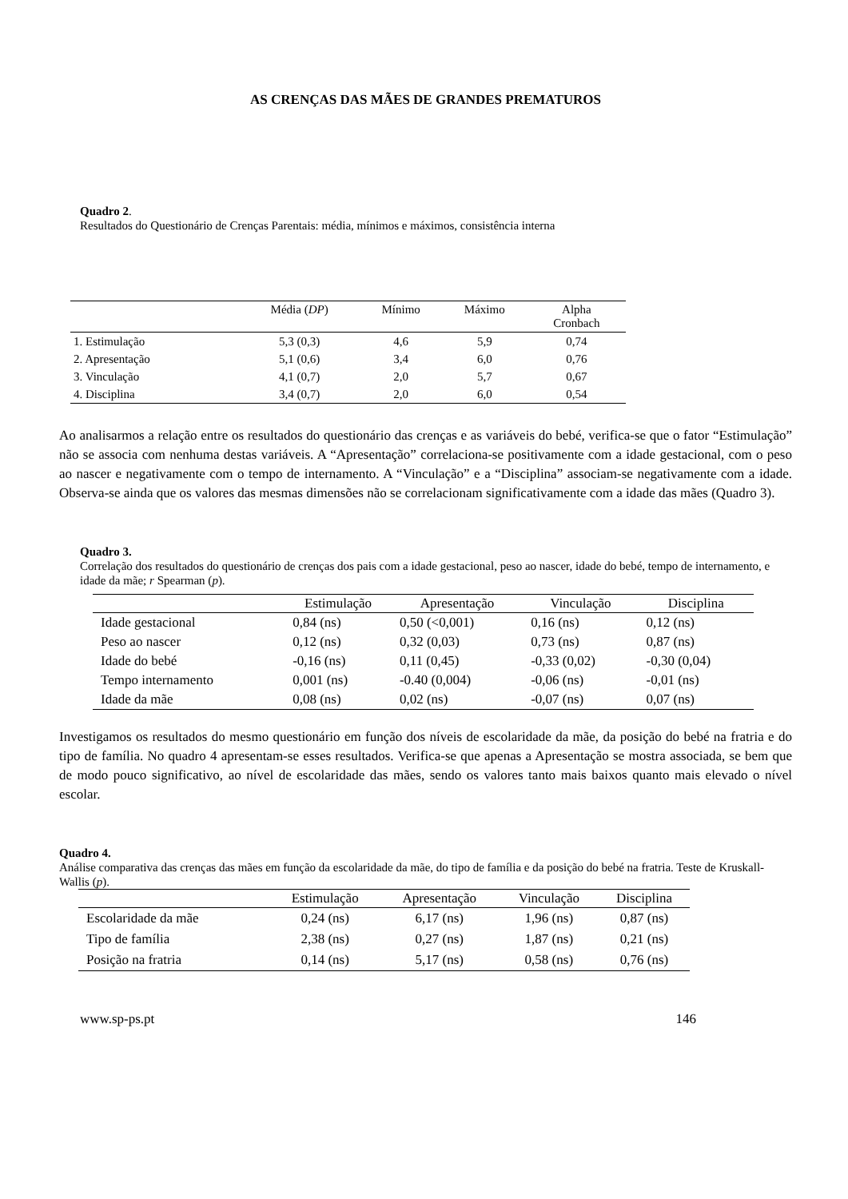AS CRENÇAS DAS MÃES DE GRANDES PREMATUROS
Quadro 2.
Resultados do Questionário de Crenças Parentais: média, mínimos e máximos, consistência interna
| | Média ( DP ) | Mínimo | Máximo | Alpha Cronbach |
| --- | --- | --- | --- | --- |
| 1. Estimulação | 5,3 (0,3) | 4,6 | 5,9 | 0,74 |
| 2. Apresentação | 5,1 (0,6) | 3,4 | 6,0 | 0,76 |
| 3. Vinculação | 4,1 (0,7) | 2,0 | 5,7 | 0,67 |
| 4. Disciplina | 3,4 (0,7) | 2,0 | 6,0 | 0,54 |
Ao analisarmos a relação entre os resultados do questionário das crenças e as variáveis do bebé, verifica-se que o fator “Estimulação” não se associa com nenhuma destas variáveis. A “Apresentação” correlaciona-se positivamente com a idade gestacional, com o peso ao nascer e negativamente com o tempo de internamento. A “Vinculação” e a “Disciplina” associam-se negativamente com a idade. Observa-se ainda que os valores das mesmas dimensões não se correlacionam significativamente com a idade das mães (Quadro 3).
Quadro 3.
Correlação dos resultados do questionário de crenças dos pais com a idade gestacional, peso ao nascer, idade do bebé, tempo de internamento, e idade da mãe; r Spearman (p).
| | Estimulação | Apresentação | Vinculação | Disciplina |
| --- | --- | --- | --- | --- |
| Idade gestacional | 0,84 (ns) | 0,50 (<0,001) | 0,16 (ns) | 0,12 (ns) |
| Peso ao nascer | 0,12 (ns) | 0,32 (0,03) | 0,73 (ns) | 0,87 (ns) |
| Idade do bebé | -0,16 (ns) | 0,11 (0,45) | -0,33 (0,02) | -0,30 (0,04) |
| Tempo internamento | 0,001 (ns) | -0.40 (0,004) | -0,06 (ns) | -0,01 (ns) |
| Idade da mãe | 0,08 (ns) | 0,02 (ns) | -0,07 (ns) | 0,07 (ns) |
Investigamos os resultados do mesmo questionário em função dos níveis de escolaridade da mãe, da posição do bebé na fratria e do tipo de família. No quadro 4 apresentam-se esses resultados. Verifica-se que apenas a Apresentação se mostra associada, se bem que de modo pouco significativo, ao nível de escolaridade das mães, sendo os valores tanto mais baixos quanto mais elevado o nível escolar.
Quadro 4.
Análise comparativa das crenças das mães em função da escolaridade da mãe, do tipo de família e da posição do bebé na fratria. Teste de Kruskall-Wallis (p).
| | Estimulação | Apresentação | Vinculação | Disciplina |
| --- | --- | --- | --- | --- |
| Escolaridade da mãe | 0,24 (ns) | 6,17 (ns) | 1,96 (ns) | 0,87 (ns) |
| Tipo de família | 2,38 (ns) | 0,27 (ns) | 1,87 (ns) | 0,21 (ns) |
| Posição na fratria | 0,14 (ns) | 5,17 (ns) | 0,58 (ns) | 0,76 (ns) |
www.sp-ps.pt 146